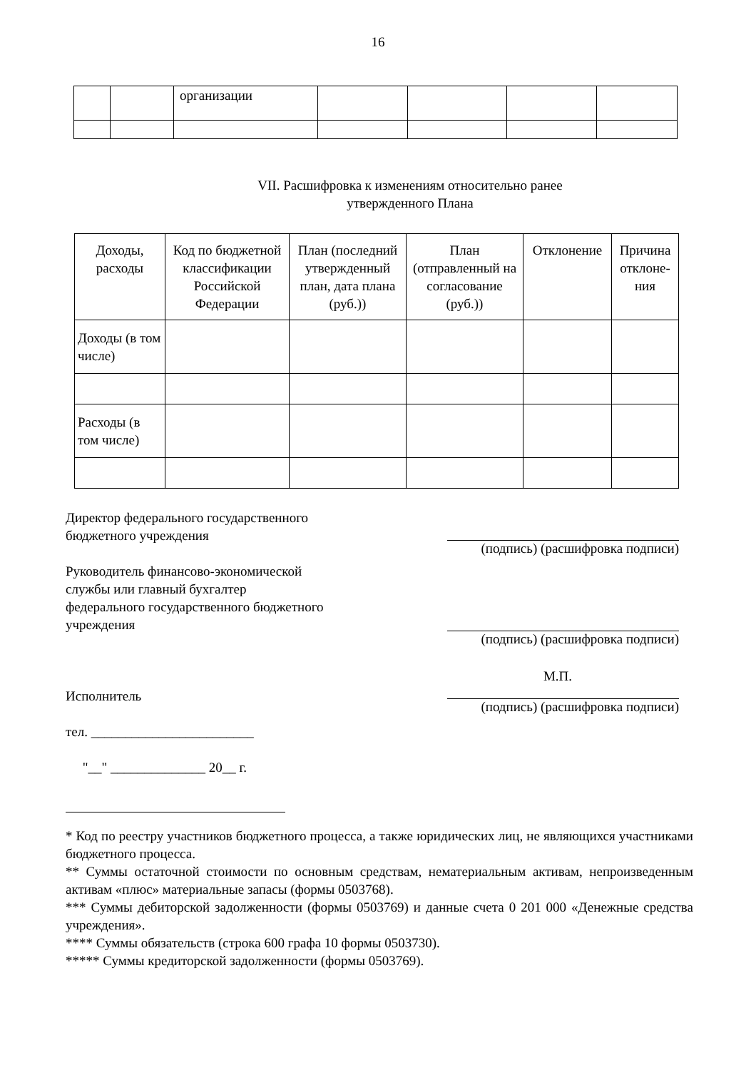16
| | | организации | | | | |
VII. Расшифровка к изменениям относительно ранее
утвержденного Плана
| Доходы, расходы | Код по бюджетной классификации Российской Федерации | План (последний утвержденный план, дата плана (руб.)) | План (отправленный на согласование (руб.)) | Отклонение | Причина отклоне-ния |
| --- | --- | --- | --- | --- | --- |
| Доходы (в том числе) | | | | | |
| Расходы (в том числе) | | | | | |
Директор федерального государственного
бюджетного учреждения
(подпись) (расшифровка подписи)
Руководитель финансово-экономической
службы или главный бухгалтер
федерального государственного бюджетного
учреждения
(подпись) (расшифровка подписи)
Исполнитель
тел. ________________________
"__" ______________ 20__ г.
М.П.
(подпись) (расшифровка подписи)
* Код по реестру участников бюджетного процесса, а также юридических лиц, не являющихся участниками бюджетного процесса.
** Суммы остаточной стоимости по основным средствам, нематериальным активам, непроизведенным активам «плюс» материальные запасы (формы 0503768).
*** Суммы дебиторской задолженности (формы 0503769) и данные счета 0 201 000 «Денежные средства учреждения».
**** Суммы обязательств (строка 600 графа 10 формы 0503730).
***** Суммы кредиторской задолженности (формы 0503769).